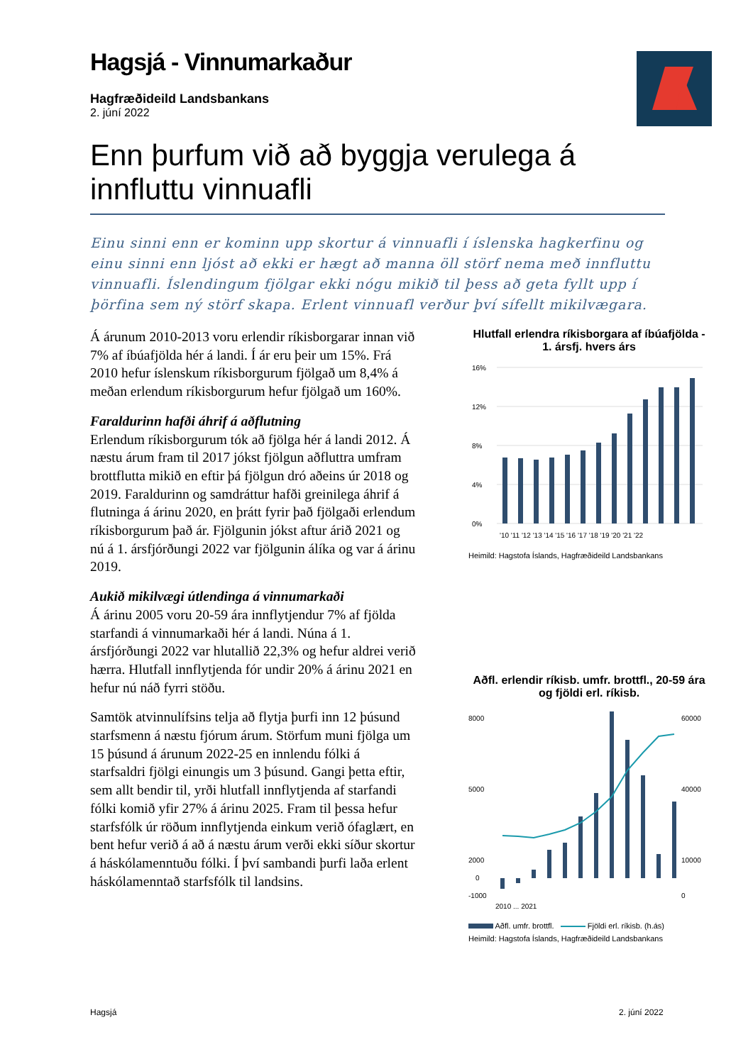Hagsjá - Vinnumarkaður
Hagfræðideild Landsbankans
2. júní 2022
Enn þurfum við að byggja verulega á innfluttu vinnuafli
Einu sinni enn er kominn upp skortur á vinnuafli í íslenska hagkerfinu og einu sinni enn ljóst að ekki er hægt að manna öll störf nema með innfluttu vinnuafli. Íslendingum fjölgar ekki nógu mikið til þess að geta fyllt upp í þörfina sem ný störf skapa. Erlent vinnuafl verður því sífellt mikilvægara.
Á árunum 2010-2013 voru erlendir ríkisborgarar innan við 7% af íbúafjölda hér á landi. Í ár eru þeir um 15%. Frá 2010 hefur íslenskum ríkisborgurum fjölgað um 8,4% á meðan erlendum ríkisborgurum hefur fjölgað um 160%.
Faraldurinn hafði áhrif á aðflutning
Erlendum ríkisborgurum tók að fjölga hér á landi 2012. Á næstu árum fram til 2017 jókst fjölgun aðfluttra umfram brottflutta mikið en eftir þá fjölgun dró aðeins úr 2018 og 2019. Faraldurinn og samdráttur hafði greinilega áhrif á flutninga á árinu 2020, en þrátt fyrir það fjölgaði erlendum ríkisborgurum það ár. Fjölgunin jókst aftur árið 2021 og nú á 1. ársfjórðungi 2022 var fjölgunin álíka og var á árinu 2019.
Aukið mikilvægi útlendinga á vinnumarkaði
Á árinu 2005 voru 20-59 ára innflytjendur 7% af fjölda starfandi á vinnumarkaði hér á landi. Núna á 1. ársfjórðungi 2022 var hlutallið 22,3% og hefur aldrei verið hærra. Hlutfall innflytjenda fór undir 20% á árinu 2021 en hefur nú náð fyrri stöðu.
Samtök atvinnulífsins telja að flytja þurfi inn 12 þúsund starfsmenn á næstu fjórum árum. Störfum muni fjölga um 15 þúsund á árunum 2022-25 en innlendu fólki á starfsaldri fjölgi einungis um 3 þúsund. Gangi þetta eftir, sem allt bendir til, yrði hlutfall innflytjenda af starfandi fólki komið yfir 27% á árinu 2025. Fram til þessa hefur starfsfólk úr röðum innflytjenda einkum verið ófaglært, en bent hefur verið á að á næstu árum verði ekki síður skortur á háskólamenntuðu fólki. Í því sambandi þurfi laða erlent háskólamenntað starfsfólk til landsins.
Hlutfall erlendra ríkisborgara af íbúafjölda - 1. ársfj. hvers árs
16%
12%
8%
4%
0%
'10 '11 '12 '13 '14 '15 '16 '17 '18 '19 '20 '21 '22
Heimild: Hagstofa Íslands, Hagfræðideild Landsbankans
Aðfl. erlendir ríkisb. umfr. brottfl., 20-59 ára og fjöldi erl. ríkisb.
8000
5000
2000
0
-1000
60000
40000
10000
0
2010 ... 2021
Aðfl. umfr. brottfl. Fjöldi erl. ríkisb. (h.ás)
Heimild: Hagstofa Íslands, Hagfræðideild Landsbankans
Hagsjá 2. júní 2022